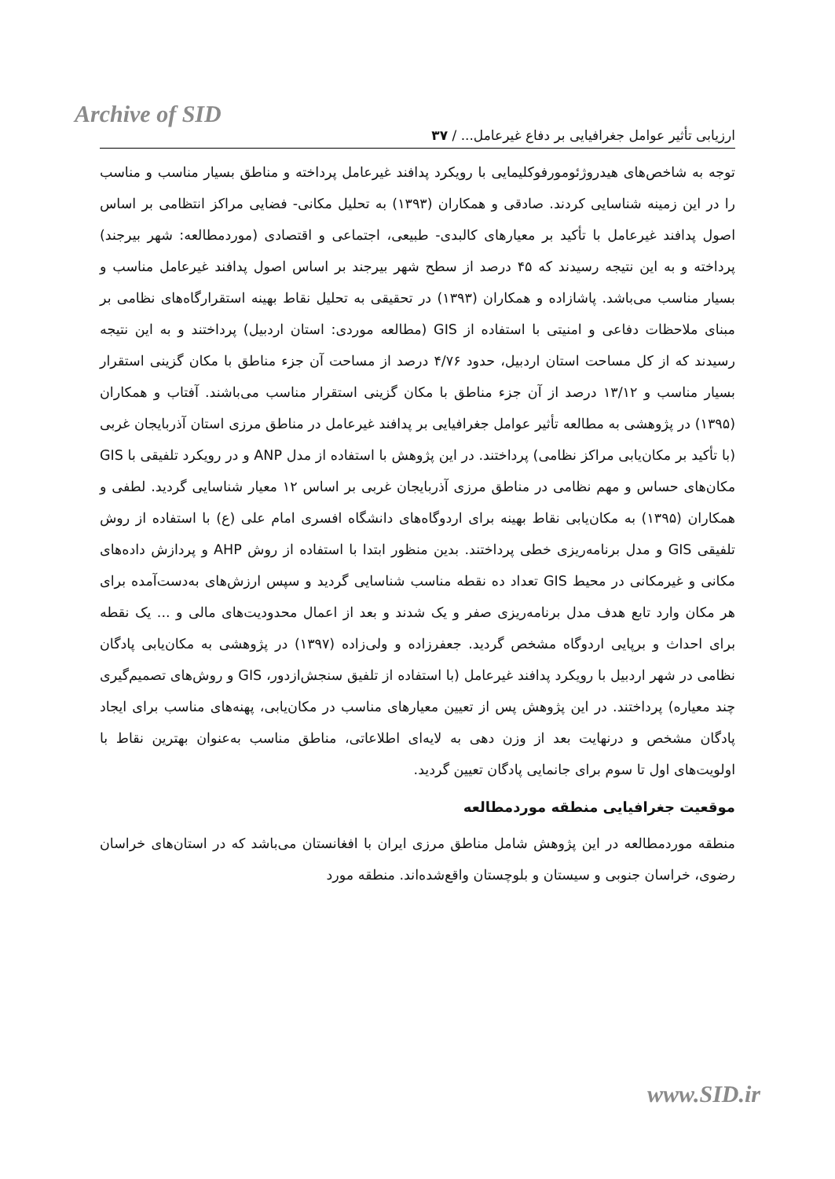Archive of SID
ارزیابی تأثیر عوامل جغرافیایی بر دفاع غیرعامل... / ۳۷
توجه به شاخص‌های هیدروژئومورفوکلیمایی با رویکرد پدافند غیرعامل پرداخته و مناطق بسیار مناسب و مناسب را در این زمینه شناسایی کردند. صادقی و همکاران (۱۳۹۳) به تحلیل مکانی- فضایی مراکز انتظامی بر اساس اصول پدافند غیرعامل با تأکید بر معیارهای کالبدی- طبیعی، اجتماعی و اقتصادی (موردمطالعه: شهر بیرجند) پرداخته و به این نتیجه رسیدند که ۴۵ درصد از سطح شهر بیرجند بر اساس اصول پدافند غیرعامل مناسب و بسیار مناسب می‌باشد. پاشازاده و همکاران (۱۳۹۳) در تحقیقی به تحلیل نقاط بهینه استقرارگاه‌های نظامی بر مبنای ملاحظات دفاعی و امنیتی با استفاده از GIS (مطالعه موردی: استان اردبیل) پرداختند و به این نتیجه رسیدند که از کل مساحت استان اردبیل، حدود ۴/۷۶ درصد از مساحت آن جزء مناطق با مکان گزینی استقرار بسیار مناسب و ۱۳/۱۲ درصد از آن جزء مناطق با مکان گزینی استقرار مناسب می‌باشند. آفتاب و همکاران (۱۳۹۵) در پژوهشی به مطالعه تأثیر عوامل جغرافیایی بر پدافند غیرعامل در مناطق مرزی استان آذربایجان غربی (با تأکید بر مکان‌یابی مراکز نظامی) پرداختند. در این پژوهش با استفاده از مدل ANP و در رویکرد تلفیقی با GIS مکان‌های حساس و مهم نظامی در مناطق مرزی آذربایجان غربی بر اساس ۱۲ معیار شناسایی گردید. لطفی و همکاران (۱۳۹۵) به مکان‌یابی نقاط بهینه برای اردوگاه‌های دانشگاه افسری امام علی (ع) با استفاده از روش تلفیقی GIS و مدل برنامه‌ریزی خطی پرداختند. بدین منظور ابتدا با استفاده از روش AHP و پردازش داده‌های مکانی و غیرمکانی در محیط GIS تعداد ده نقطه مناسب شناسایی گردید و سپس ارزش‌های به‌دست‌آمده برای هر مکان وارد تابع هدف مدل برنامه‌ریزی صفر و یک شدند و بعد از اعمال محدودیت‌های مالی و ... یک نقطه برای احداث و برپایی اردوگاه مشخص گردید. جعفرزاده و ولی‌زاده (۱۳۹۷) در پژوهشی به مکان‌یابی پادگان نظامی در شهر اردبیل با رویکرد پدافند غیرعامل (با استفاده از تلفیق سنجش‌ازدور، GIS و روش‌های تصمیم‌گیری چند معیاره) پرداختند. در این پژوهش پس از تعیین معیارهای مناسب در مکان‌یابی، پهنه‌های مناسب برای ایجاد پادگان مشخص و درنهایت بعد از وزن دهی به لایه‌ای اطلاعاتی، مناطق مناسب به‌عنوان بهترین نقاط با اولویت‌های اول تا سوم برای جانمایی پادگان تعیین گردید.
موقعیت جغرافیایی منطقه موردمطالعه
منطقه موردمطالعه در این پژوهش شامل مناطق مرزی ایران با افغانستان می‌باشد که در استان‌های خراسان رضوی، خراسان جنوبی و سیستان و بلوچستان واقع‌شده‌اند. منطقه مورد
www.SID.ir